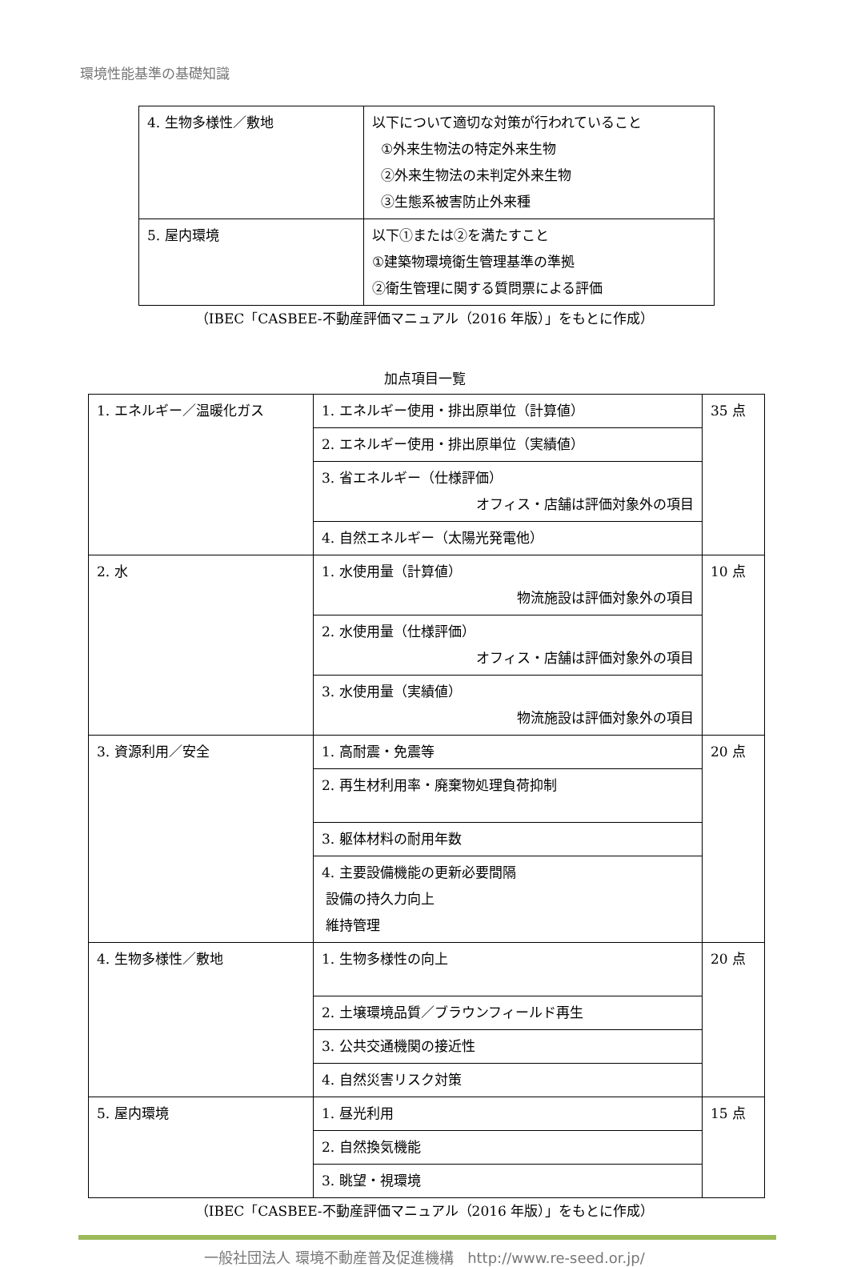環境性能基準の基礎知識
| 4. 生物多様性／敷地 | 以下について適切な対策が行われていること ①外来生物法の特定外来生物 ②外来生物法の未判定外来生物 ③生態系被害防止外来種 |
| 5. 屋内環境 | 以下①または②を満たすこと ①建築物環境衛生管理基準の準拠 ②衛生管理に関する質問票による評価 |
（IBEC「CASBEE-不動産評価マニュアル（2016 年版）」をもとに作成）
加点項目一覧
| 1. エネルギー／温暖化ガス | 1. エネルギー使用・排出原単位（計算値） | 35 点 |
| | 2. エネルギー使用・排出原単位（実績値） | |
| | 3. 省エネルギー（仕様評価） オフィス・店舗は評価対象外の項目 | |
| | 4. 自然エネルギー（太陽光発電他） | |
| 2. 水 | 1. 水使用量（計算値） 物流施設は評価対象外の項目 | 10 点 |
| | 2. 水使用量（仕様評価） オフィス・店舗は評価対象外の項目 | |
| | 3. 水使用量（実績値） 物流施設は評価対象外の項目 | |
| 3. 資源利用／安全 | 1. 高耐震・免震等 | 20 点 |
| | 2. 再生材利用率・廃棄物処理負荷抑制 | |
| | 3. 躯体材料の耐用年数 | |
| | 4. 主要設備機能の更新必要間隔 設備の持久力向上 維持管理 | |
| 4. 生物多様性／敷地 | 1. 生物多様性の向上 | 20 点 |
| | 2. 土壌環境品質／ブラウンフィールド再生 | |
| | 3. 公共交通機関の接近性 | |
| | 4. 自然災害リスク対策 | |
| 5. 屋内環境 | 1. 昼光利用 | 15 点 |
| | 2. 自然換気機能 | |
| | 3. 眺望・視環境 | |
（IBEC「CASBEE-不動産評価マニュアル（2016 年版）」をもとに作成）
一般社団法人 環境不動産普及促進機構 http://www.re-seed.or.jp/